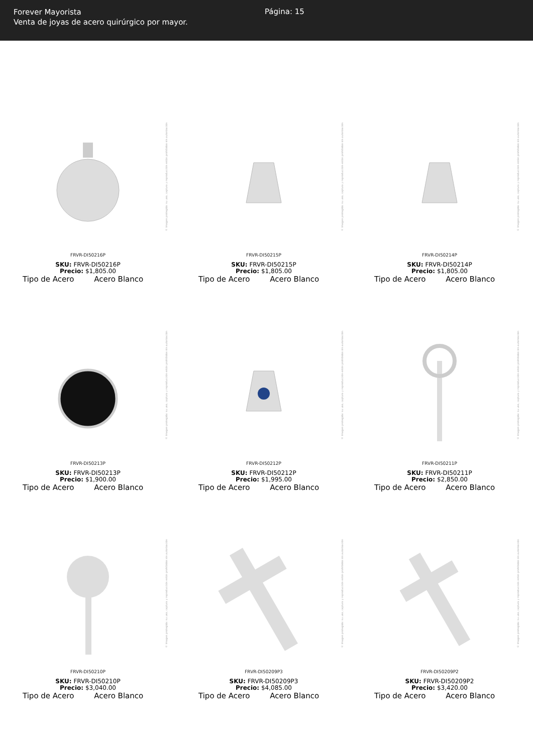Forever Mayorista
Venta de joyas de acero quirúrgico por mayor.
Página: 15
© Imagen protegida: su uso, captura y reproducción están prohibidos sin autorización
FRVR-DI50216P
SKU: FRVR-DI50216P
Precio: $1,805.00
Tipo de Acero Acero Blanco
© Imagen protegida: su uso, captura y reproducción están prohibidos sin autorización
FRVR-DI50215P
SKU: FRVR-DI50215P
Precio: $1,805.00
Tipo de Acero Acero Blanco
© Imagen protegida: su uso, captura y reproducción están prohibidos sin autorización
FRVR-DI50214P
SKU: FRVR-DI50214P
Precio: $1,805.00
Tipo de Acero Acero Blanco
© Imagen protegida: su uso, captura y reproducción están prohibidos sin autorización
FRVR-DI50213P
SKU: FRVR-DI50213P
Precio: $1,900.00
Tipo de Acero Acero Blanco
© Imagen protegida: su uso, captura y reproducción están prohibidos sin autorización
FRVR-DI50212P
SKU: FRVR-DI50212P
Precio: $1,995.00
Tipo de Acero Acero Blanco
© Imagen protegida: su uso, captura y reproducción están prohibidos sin autorización
FRVR-DI50211P
SKU: FRVR-DI50211P
Precio: $2,850.00
Tipo de Acero Acero Blanco
© Imagen protegida: su uso, captura y reproducción están prohibidos sin autorización
FRVR-DI50210P
SKU: FRVR-DI50210P
Precio: $3,040.00
Tipo de Acero Acero Blanco
© Imagen protegida: su uso, captura y reproducción están prohibidos sin autorización
FRVR-DI50209P3
SKU: FRVR-DI50209P3
Precio: $4,085.00
Tipo de Acero Acero Blanco
© Imagen protegida: su uso, captura y reproducción están prohibidos sin autorización
FRVR-DI50209P2
SKU: FRVR-DI50209P2
Precio: $3,420.00
Tipo de Acero Acero Blanco